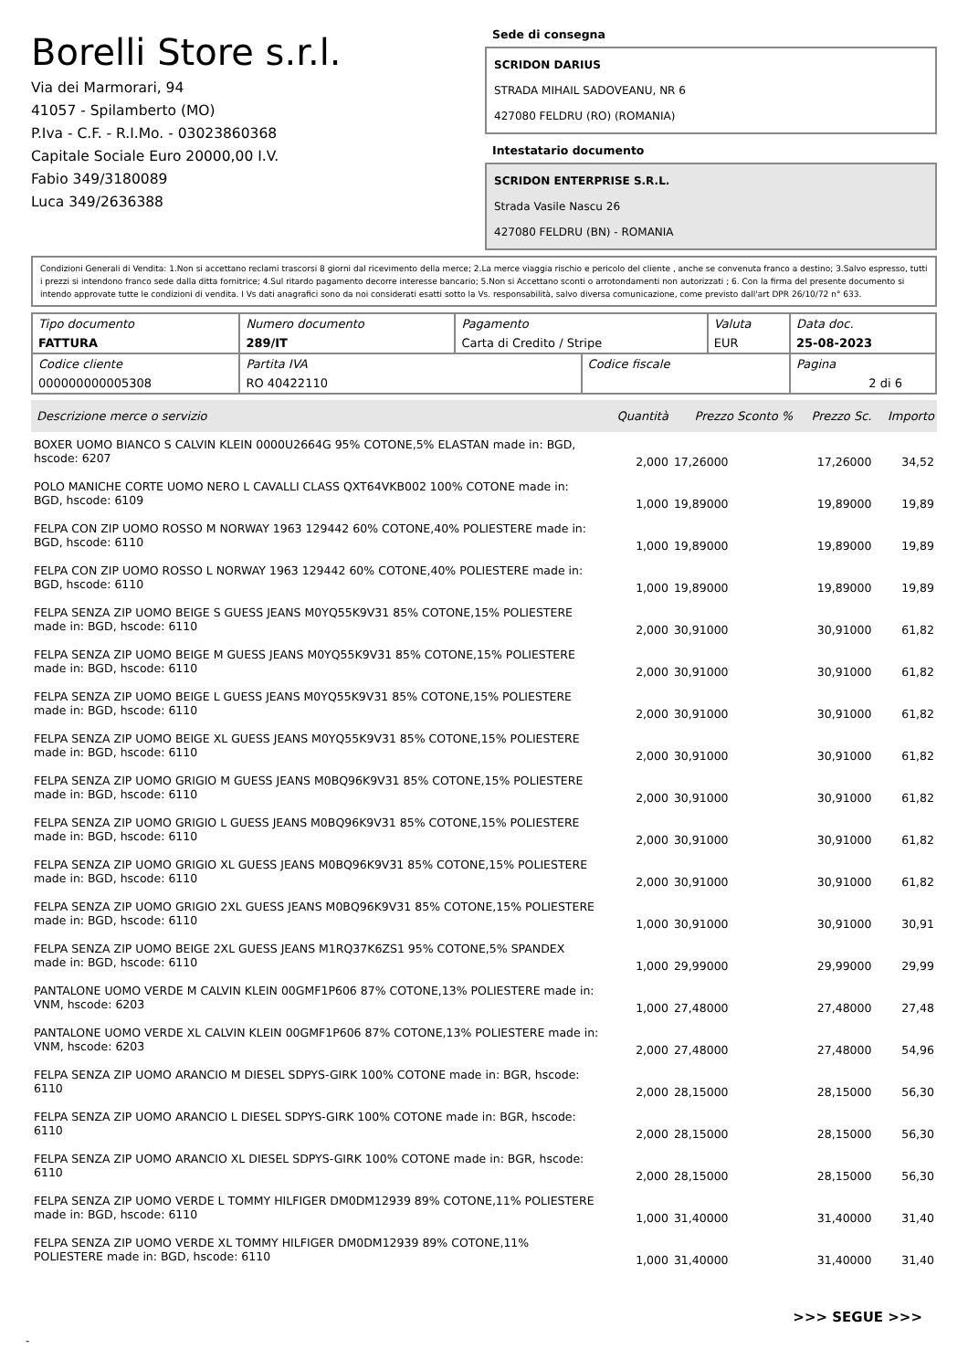Borelli Store s.r.l.
Via dei Marmorari, 94
41057 - Spilamberto (MO)
P.Iva - C.F. - R.I.Mo. - 03023860368
Capitale Sociale Euro 20000,00 I.V.
Fabio 349/3180089
Luca 349/2636388
Sede di consegna
SCRIDON DARIUS
STRADA MIHAIL SADOVEANU, NR 6
427080 FELDRU (RO) (ROMANIA)
Intestatario documento
SCRIDON ENTERPRISE S.R.L.
Strada Vasile Nascu 26
427080 FELDRU (BN) - ROMANIA
Condizioni Generali di Vendita: 1.Non si accettano reclami trascorsi 8 giorni dal ricevimento della merce; 2.La merce viaggia rischio e pericolo del cliente , anche se convenuta franco a destino; 3.Salvo espresso, tutti i prezzi si intendono franco sede dalla ditta fornitrice; 4.Sul ritardo pagamento decorre interesse bancario; 5.Non si Accettano sconti o arrotondamenti non autorizzati ; 6. Con la firma del presente documento si intendo approvate tutte le condizioni di vendita. I Vs dati anagrafici sono da noi considerati esatti sotto la Vs. responsabilità, salvo diversa comunicazione, come previsto dall'art DPR 26/10/72 n° 633.
| Tipo documento FATTURA | Numero documento 289/IT | Pagamento Carta di Credito / Stripe | | Valuta EUR | Data doc. 25-08-2023 |
| Codice cliente 000000000005308 | Partita IVA RO 40422110 | | Codice fiscale | | Pagina 2 di 6 |
| Descrizione merce o servizio | Quantità | Prezzo Sconto % | Prezzo Sc. | Importo |
| --- | --- | --- | --- | --- |
| BOXER UOMO BIANCO S CALVIN KLEIN 0000U2664G 95% COTONE,5% ELASTAN made in: BGD, hscode: 6207 | 2,000 | 17,26000 | 17,26000 | 34,52 |
| POLO MANICHE CORTE UOMO NERO L CAVALLI CLASS QXT64VKB002 100% COTONE made in: BGD, hscode: 6109 | 1,000 | 19,89000 | 19,89000 | 19,89 |
| FELPA CON ZIP UOMO ROSSO M NORWAY 1963 129442 60% COTONE,40% POLIESTERE made in: BGD, hscode: 6110 | 1,000 | 19,89000 | 19,89000 | 19,89 |
| FELPA CON ZIP UOMO ROSSO L NORWAY 1963 129442 60% COTONE,40% POLIESTERE made in: BGD, hscode: 6110 | 1,000 | 19,89000 | 19,89000 | 19,89 |
| FELPA SENZA ZIP UOMO BEIGE S GUESS JEANS M0YQ55K9V31 85% COTONE,15% POLIESTERE made in: BGD, hscode: 6110 | 2,000 | 30,91000 | 30,91000 | 61,82 |
| FELPA SENZA ZIP UOMO BEIGE M GUESS JEANS M0YQ55K9V31 85% COTONE,15% POLIESTERE made in: BGD, hscode: 6110 | 2,000 | 30,91000 | 30,91000 | 61,82 |
| FELPA SENZA ZIP UOMO BEIGE L GUESS JEANS M0YQ55K9V31 85% COTONE,15% POLIESTERE made in: BGD, hscode: 6110 | 2,000 | 30,91000 | 30,91000 | 61,82 |
| FELPA SENZA ZIP UOMO BEIGE XL GUESS JEANS M0YQ55K9V31 85% COTONE,15% POLIESTERE made in: BGD, hscode: 6110 | 2,000 | 30,91000 | 30,91000 | 61,82 |
| FELPA SENZA ZIP UOMO GRIGIO M GUESS JEANS M0BQ96K9V31 85% COTONE,15% POLIESTERE made in: BGD, hscode: 6110 | 2,000 | 30,91000 | 30,91000 | 61,82 |
| FELPA SENZA ZIP UOMO GRIGIO L GUESS JEANS M0BQ96K9V31 85% COTONE,15% POLIESTERE made in: BGD, hscode: 6110 | 2,000 | 30,91000 | 30,91000 | 61,82 |
| FELPA SENZA ZIP UOMO GRIGIO XL GUESS JEANS M0BQ96K9V31 85% COTONE,15% POLIESTERE made in: BGD, hscode: 6110 | 2,000 | 30,91000 | 30,91000 | 61,82 |
| FELPA SENZA ZIP UOMO GRIGIO 2XL GUESS JEANS M0BQ96K9V31 85% COTONE,15% POLIESTERE made in: BGD, hscode: 6110 | 1,000 | 30,91000 | 30,91000 | 30,91 |
| FELPA SENZA ZIP UOMO BEIGE 2XL GUESS JEANS M1RQ37K6ZS1 95% COTONE,5% SPANDEX made in: BGD, hscode: 6110 | 1,000 | 29,99000 | 29,99000 | 29,99 |
| PANTALONE UOMO VERDE M CALVIN KLEIN 00GMF1P606 87% COTONE,13% POLIESTERE made in: VNM, hscode: 6203 | 1,000 | 27,48000 | 27,48000 | 27,48 |
| PANTALONE UOMO VERDE XL CALVIN KLEIN 00GMF1P606 87% COTONE,13% POLIESTERE made in: VNM, hscode: 6203 | 2,000 | 27,48000 | 27,48000 | 54,96 |
| FELPA SENZA ZIP UOMO ARANCIO M DIESEL SDPYS-GIRK 100% COTONE made in: BGR, hscode: 6110 | 2,000 | 28,15000 | 28,15000 | 56,30 |
| FELPA SENZA ZIP UOMO ARANCIO L DIESEL SDPYS-GIRK 100% COTONE made in: BGR, hscode: 6110 | 2,000 | 28,15000 | 28,15000 | 56,30 |
| FELPA SENZA ZIP UOMO ARANCIO XL DIESEL SDPYS-GIRK 100% COTONE made in: BGR, hscode: 6110 | 2,000 | 28,15000 | 28,15000 | 56,30 |
| FELPA SENZA ZIP UOMO VERDE L TOMMY HILFIGER DM0DM12939 89% COTONE,11% POLIESTERE made in: BGD, hscode: 6110 | 1,000 | 31,40000 | 31,40000 | 31,40 |
| FELPA SENZA ZIP UOMO VERDE XL TOMMY HILFIGER DM0DM12939 89% COTONE,11% POLIESTERE made in: BGD, hscode: 6110 | 1,000 | 31,40000 | 31,40000 | 31,40 |
>>> SEGUE >>>
-